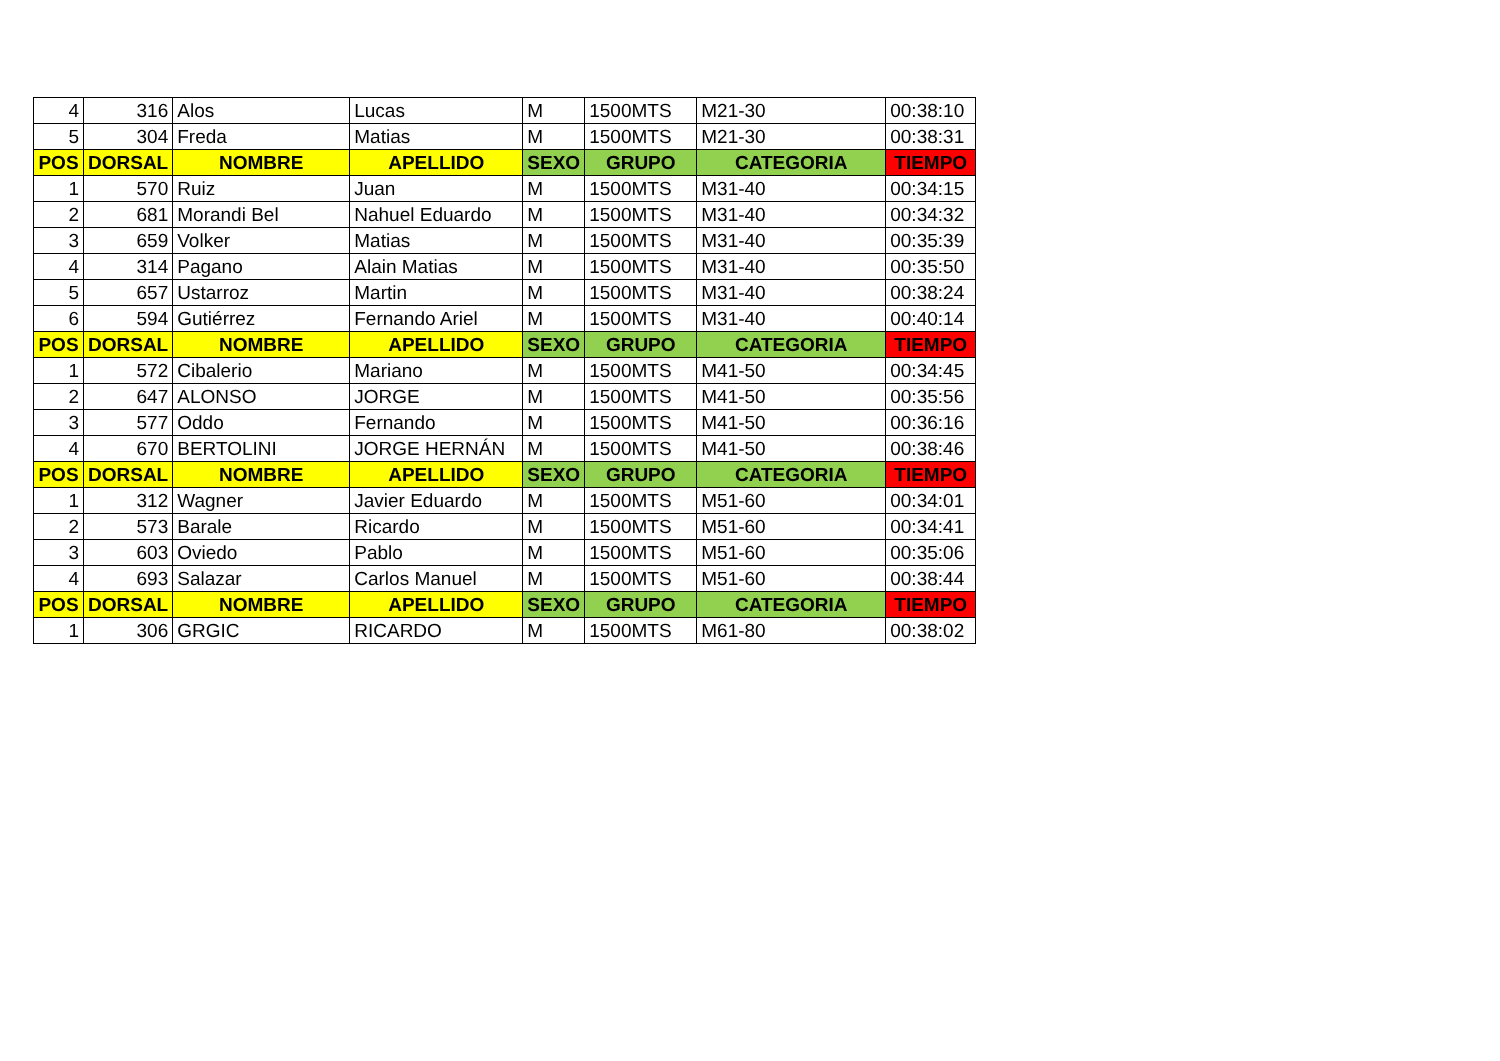| 4 | 316 | Alos | Lucas | M | 1500MTS | M21-30 | 00:38:10 |
| 5 | 304 | Freda | Matias | M | 1500MTS | M21-30 | 00:38:31 |
| POS | DORSAL | NOMBRE | APELLIDO | SEXO | GRUPO | CATEGORIA | TIEMPO |
| 1 | 570 | Ruiz | Juan | M | 1500MTS | M31-40 | 00:34:15 |
| 2 | 681 | Morandi Bel | Nahuel Eduardo | M | 1500MTS | M31-40 | 00:34:32 |
| 3 | 659 | Volker | Matias | M | 1500MTS | M31-40 | 00:35:39 |
| 4 | 314 | Pagano | Alain Matias | M | 1500MTS | M31-40 | 00:35:50 |
| 5 | 657 | Ustarroz | Martin | M | 1500MTS | M31-40 | 00:38:24 |
| 6 | 594 | Gutiérrez | Fernando Ariel | M | 1500MTS | M31-40 | 00:40:14 |
| POS | DORSAL | NOMBRE | APELLIDO | SEXO | GRUPO | CATEGORIA | TIEMPO |
| 1 | 572 | Cibalerio | Mariano | M | 1500MTS | M41-50 | 00:34:45 |
| 2 | 647 | ALONSO | JORGE | M | 1500MTS | M41-50 | 00:35:56 |
| 3 | 577 | Oddo | Fernando | M | 1500MTS | M41-50 | 00:36:16 |
| 4 | 670 | BERTOLINI | JORGE HERNÁN | M | 1500MTS | M41-50 | 00:38:46 |
| POS | DORSAL | NOMBRE | APELLIDO | SEXO | GRUPO | CATEGORIA | TIEMPO |
| 1 | 312 | Wagner | Javier Eduardo | M | 1500MTS | M51-60 | 00:34:01 |
| 2 | 573 | Barale | Ricardo | M | 1500MTS | M51-60 | 00:34:41 |
| 3 | 603 | Oviedo | Pablo | M | 1500MTS | M51-60 | 00:35:06 |
| 4 | 693 | Salazar | Carlos Manuel | M | 1500MTS | M51-60 | 00:38:44 |
| POS | DORSAL | NOMBRE | APELLIDO | SEXO | GRUPO | CATEGORIA | TIEMPO |
| 1 | 306 | GRGIC | RICARDO | M | 1500MTS | M61-80 | 00:38:02 |